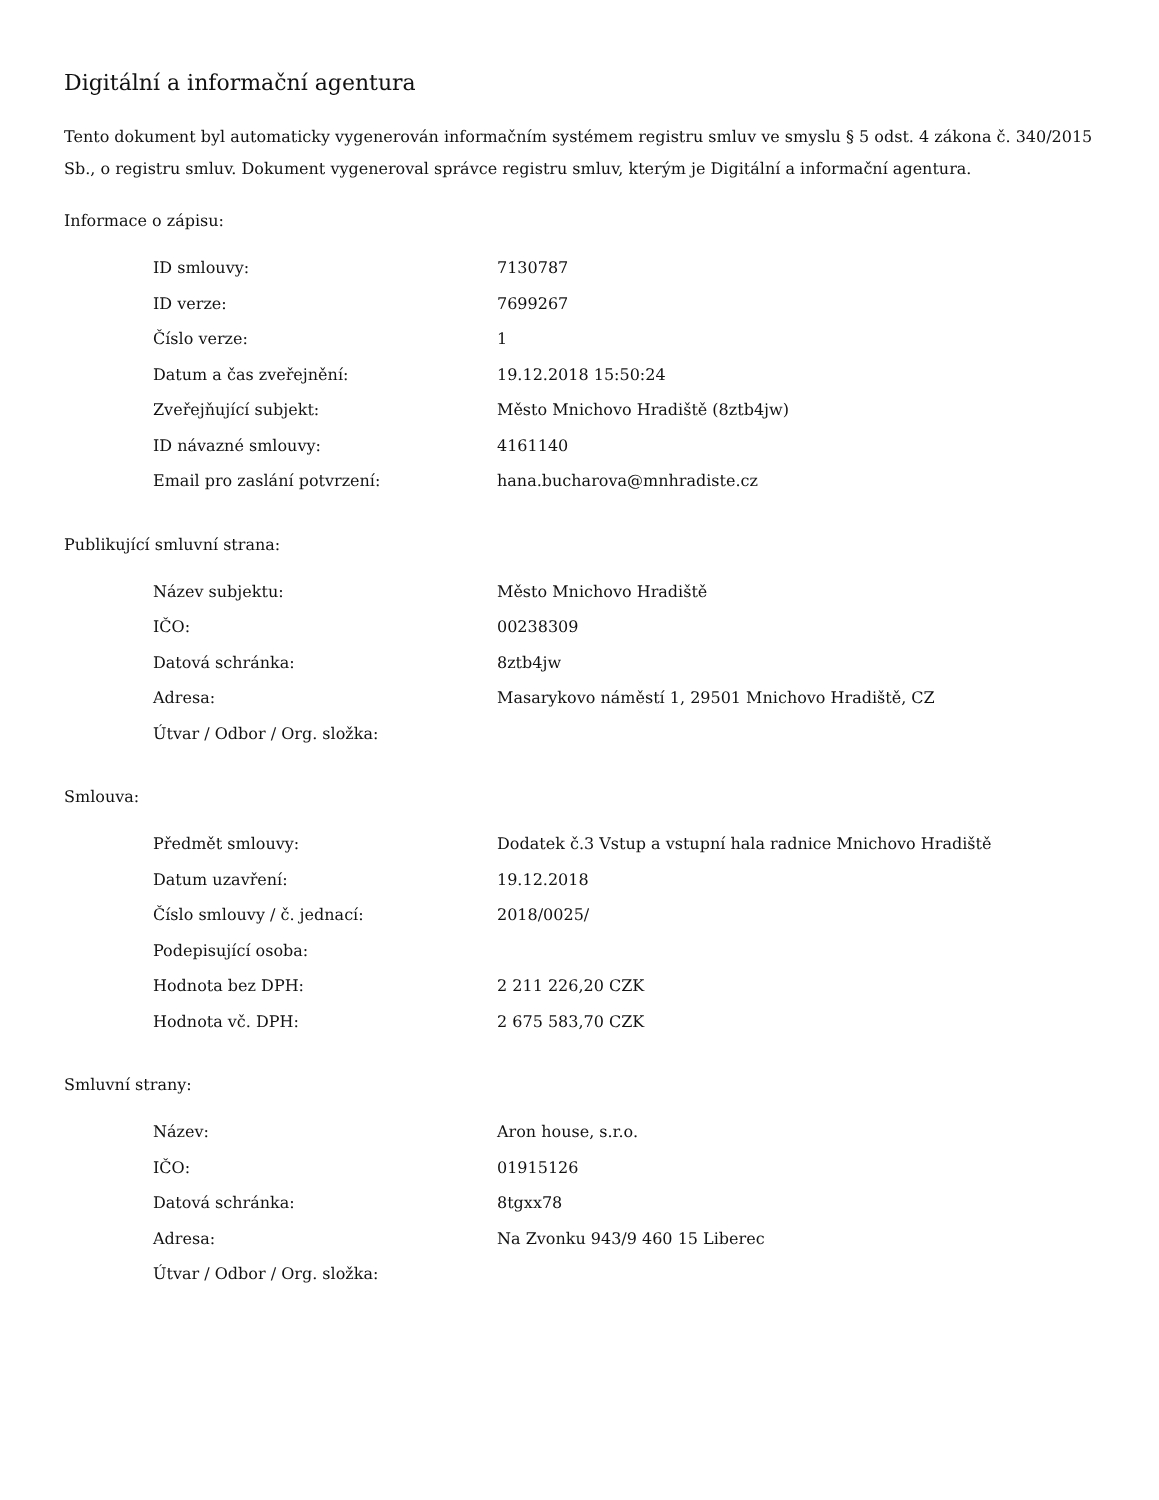Digitální a informační agentura
Tento dokument byl automaticky vygenerován informačním systémem registru smluv ve smyslu § 5 odst. 4 zákona č. 340/2015 Sb., o registru smluv. Dokument vygeneroval správce registru smluv, kterým je Digitální a informační agentura.
Informace o zápisu:
| ID smlouvy: | 7130787 |
| ID verze: | 7699267 |
| Číslo verze: | 1 |
| Datum a čas zveřejnění: | 19.12.2018 15:50:24 |
| Zveřejňující subjekt: | Město Mnichovo Hradiště (8ztb4jw) |
| ID návazné smlouvy: | 4161140 |
| Email pro zaslání potvrzení: | hana.bucharova@mnhradiste.cz |
Publikující smluvní strana:
| Název subjektu: | Město Mnichovo Hradiště |
| IČO: | 00238309 |
| Datová schránka: | 8ztb4jw |
| Adresa: | Masarykovo náměstí 1, 29501 Mnichovo Hradiště, CZ |
| Útvar / Odbor / Org. složka: | |
Smlouva:
| Předmět smlouvy: | Dodatek č.3 Vstup a vstupní hala radnice Mnichovo Hradiště |
| Datum uzavření: | 19.12.2018 |
| Číslo smlouvy / č. jednací: | 2018/0025/ |
| Podepisující osoba: | |
| Hodnota bez DPH: | 2 211 226,20 CZK |
| Hodnota vč. DPH: | 2 675 583,70 CZK |
Smluvní strany:
| Název: | Aron house, s.r.o. |
| IČO: | 01915126 |
| Datová schránka: | 8tgxx78 |
| Adresa: | Na Zvonku 943/9 460 15 Liberec |
| Útvar / Odbor / Org. složka: | |